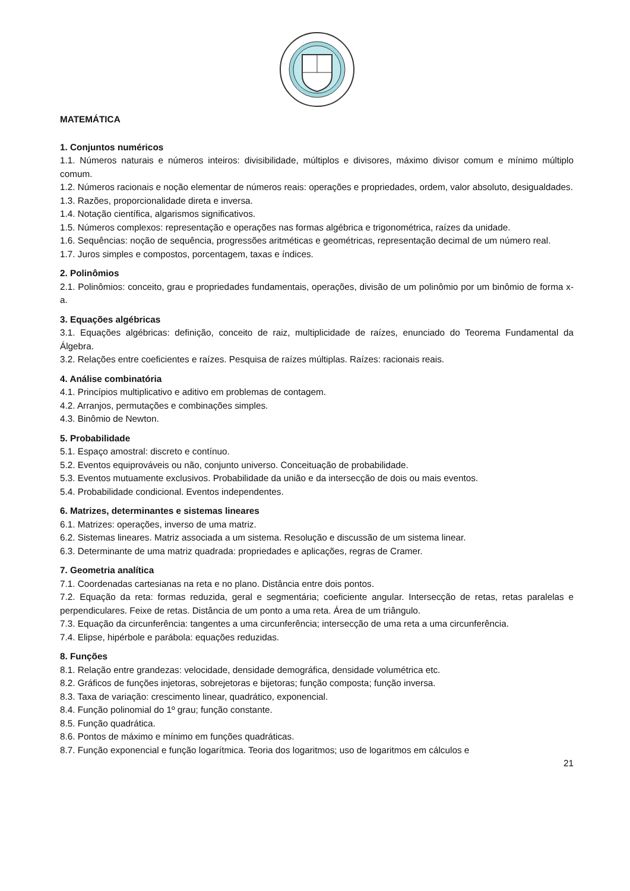MATEMÁTICA
1. Conjuntos numéricos
1.1. Números naturais e números inteiros: divisibilidade, múltiplos e divisores, máximo divisor comum e mínimo múltiplo comum.
1.2. Números racionais e noção elementar de números reais: operações e propriedades, ordem, valor absoluto, desigualdades.
1.3. Razões, proporcionalidade direta e inversa.
1.4. Notação científica, algarismos significativos.
1.5. Números complexos: representação e operações nas formas algébrica e trigonométrica, raízes da unidade.
1.6. Sequências: noção de sequência, progressões aritméticas e geométricas, representação decimal de um número real.
1.7. Juros simples e compostos, porcentagem, taxas e índices.
2. Polinômios
2.1. Polinômios: conceito, grau e propriedades fundamentais, operações, divisão de um polinômio por um binômio de forma x-a.
3. Equações algébricas
3.1. Equações algébricas: definição, conceito de raiz, multiplicidade de raízes, enunciado do Teorema Fundamental da Álgebra.
3.2. Relações entre coeficientes e raízes. Pesquisa de raízes múltiplas. Raízes: racionais reais.
4. Análise combinatória
4.1. Princípios multiplicativo e aditivo em problemas de contagem.
4.2. Arranjos, permutações e combinações simples.
4.3. Binômio de Newton.
5. Probabilidade
5.1. Espaço amostral: discreto e contínuo.
5.2. Eventos equiprováveis ou não, conjunto universo. Conceituação de probabilidade.
5.3. Eventos mutuamente exclusivos. Probabilidade da união e da intersecção de dois ou mais eventos.
5.4. Probabilidade condicional. Eventos independentes.
6. Matrizes, determinantes e sistemas lineares
6.1. Matrizes: operações, inverso de uma matriz.
6.2. Sistemas lineares. Matriz associada a um sistema. Resolução e discussão de um sistema linear.
6.3. Determinante de uma matriz quadrada: propriedades e aplicações, regras de Cramer.
7. Geometria analítica
7.1. Coordenadas cartesianas na reta e no plano. Distância entre dois pontos.
7.2. Equação da reta: formas reduzida, geral e segmentária; coeficiente angular. Intersecção de retas, retas paralelas e perpendiculares. Feixe de retas. Distância de um ponto a uma reta. Área de um triângulo.
7.3. Equação da circunferência: tangentes a uma circunferência; intersecção de uma reta a uma circunferência.
7.4. Elipse, hipérbole e parábola: equações reduzidas.
8. Funções
8.1. Relação entre grandezas: velocidade, densidade demográfica, densidade volumétrica etc.
8.2. Gráficos de funções injetoras, sobrejetoras e bijetoras; função composta; função inversa.
8.3. Taxa de variação: crescimento linear, quadrático, exponencial.
8.4. Função polinomial do 1º grau; função constante.
8.5. Função quadrática.
8.6. Pontos de máximo e mínimo em funções quadráticas.
8.7. Função exponencial e função logarítmica. Teoria dos logaritmos; uso de logaritmos em cálculos e
21